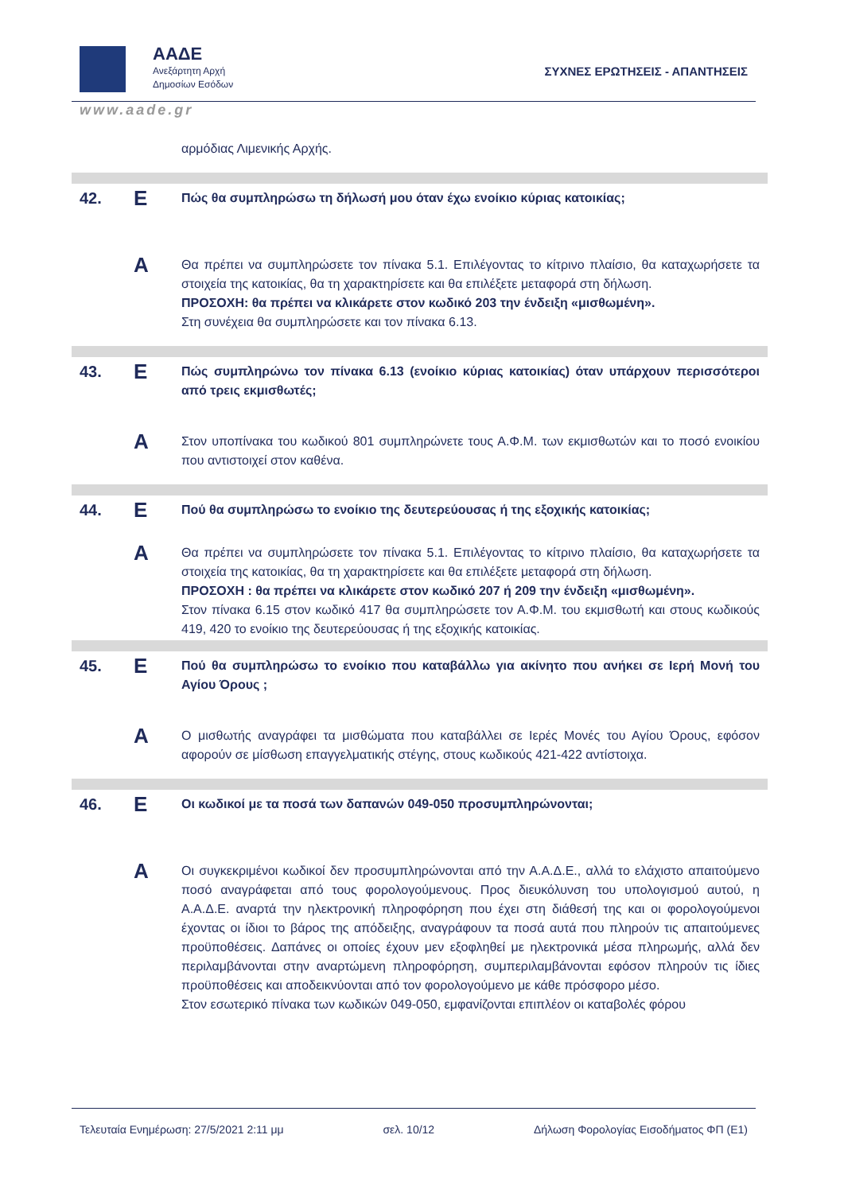ΑΑΔΕ
Ανεξάρτητη Αρχή
Δημοσίων Εσόδων
ΣΥΧΝΕΣ ΕΡΩΤΗΣΕΙΣ - ΑΠΑΝΤΗΣΕΙΣ
www.aade.gr
αρμόδιας Λιμενικής Αρχής.
42.
Ε
Πώς θα συμπληρώσω τη δήλωσή μου όταν έχω ενοίκιο κύριας κατοικίας;
Α
Θα πρέπει να συμπληρώσετε τον πίνακα 5.1. Επιλέγοντας το κίτρινο πλαίσιο, θα καταχωρήσετε τα στοιχεία της κατοικίας, θα τη χαρακτηρίσετε και θα επιλέξετε μεταφορά στη δήλωση.
ΠΡΟΣΟΧΗ: θα πρέπει να κλικάρετε στον κωδικό 203 την ένδειξη «μισθωμένη».
Στη συνέχεια θα συμπληρώσετε και τον πίνακα 6.13.
43.
Ε
Πώς συμπληρώνω τον πίνακα 6.13 (ενοίκιο κύριας κατοικίας) όταν υπάρχουν περισσότεροι από τρεις εκμισθωτές;
Α
Στον υποπίνακα του κωδικού 801 συμπληρώνετε τους Α.Φ.Μ. των εκμισθωτών και το ποσό ενοικίου που αντιστοιχεί στον καθένα.
44.
Ε
Πού θα συμπληρώσω το ενοίκιο της δευτερεύουσας ή της εξοχικής κατοικίας;
Α
Θα πρέπει να συμπληρώσετε τον πίνακα 5.1. Επιλέγοντας το κίτρινο πλαίσιο, θα καταχωρήσετε τα στοιχεία της κατοικίας, θα τη χαρακτηρίσετε και θα επιλέξετε μεταφορά στη δήλωση.
ΠΡΟΣΟΧΗ : θα πρέπει να κλικάρετε στον κωδικό 207 ή 209 την ένδειξη «μισθωμένη».
Στον πίνακα 6.15 στον κωδικό 417 θα συμπληρώσετε τον Α.Φ.Μ. του εκμισθωτή και στους κωδικούς 419, 420 το ενοίκιο της δευτερεύουσας ή της εξοχικής κατοικίας.
45.
Ε
Πού θα συμπληρώσω το ενοίκιο που καταβάλλω για ακίνητο που ανήκει σε Ιερή Μονή του Αγίου Όρους ;
Α
Ο μισθωτής αναγράφει τα μισθώματα που καταβάλλει σε Ιερές Μονές του Αγίου Όρους, εφόσον αφορούν σε μίσθωση επαγγελματικής στέγης, στους κωδικούς 421-422 αντίστοιχα.
46.
Ε
Οι κωδικοί με τα ποσά των δαπανών 049-050 προσυμπληρώνονται;
Α
Οι συγκεκριμένοι κωδικοί δεν προσυμπληρώνονται από την Α.Α.Δ.Ε., αλλά το ελάχιστο απαιτούμενο ποσό αναγράφεται από τους φορολογούμενους. Προς διευκόλυνση του υπολογισμού αυτού, η Α.Α.Δ.Ε. αναρτά την ηλεκτρονική πληροφόρηση που έχει στη διάθεσή της και οι φορολογούμενοι έχοντας οι ίδιοι το βάρος της απόδειξης, αναγράφουν τα ποσά αυτά που πληρούν τις απαιτούμενες προϋποθέσεις. Δαπάνες οι οποίες έχουν μεν εξοφληθεί με ηλεκτρονικά μέσα πληρωμής, αλλά δεν περιλαμβάνονται στην αναρτώμενη πληροφόρηση, συμπεριλαμβάνονται εφόσον πληρούν τις ίδιες προϋποθέσεις και αποδεικνύονται από τον φορολογούμενο με κάθε πρόσφορο μέσο.
Στον εσωτερικό πίνακα των κωδικών 049-050, εμφανίζονται επιπλέον οι καταβολές φόρου
Τελευταία Ενημέρωση: 27/5/2021 2:11 μμ σελ. 10/12 Δήλωση Φορολογίας Εισοδήματος ΦΠ (Ε1)